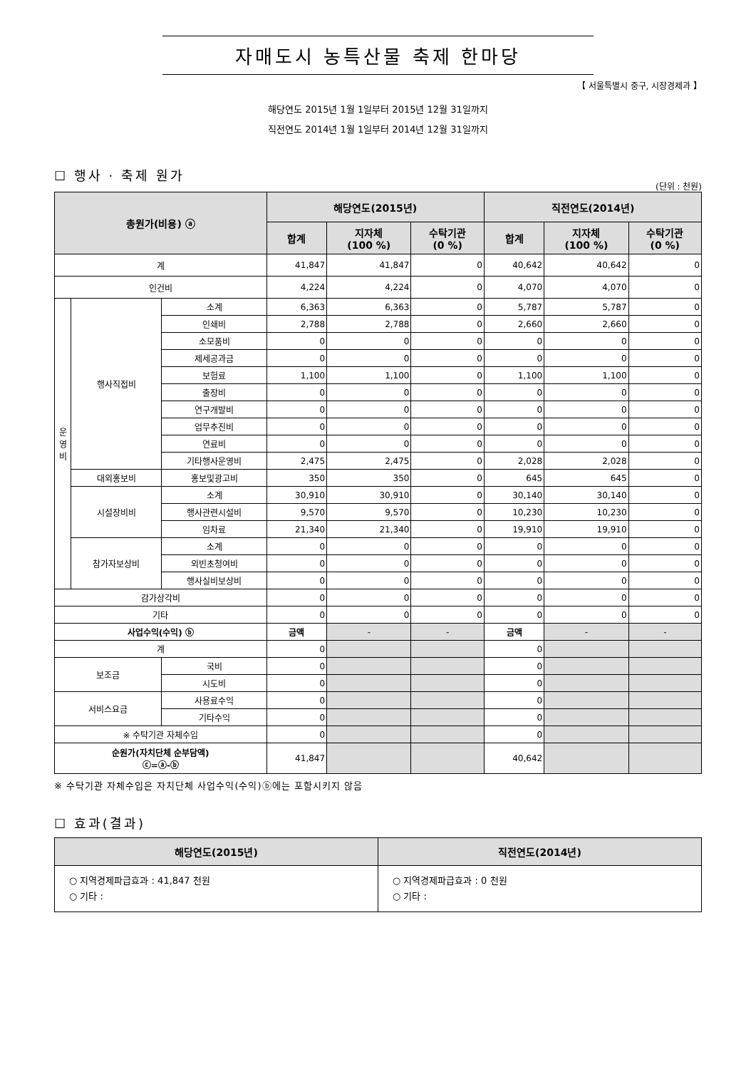자매도시 농특산물 축제 한마당
【 서울특별시 중구, 시장경제과 】
해당연도 2015년 1월 1일부터 2015년 12월 31일까지
직전연도 2014년 1월 1일부터 2014년 12월 31일까지
☐ 행사 · 축제 원가
(단위 : 천원)
| 총원가(비용) ⓐ | | | 해당연도(2015년) | | | 직전연도(2014년) | | |
| --- | --- | --- | --- | --- | --- | --- | --- | --- |
| | | | 합계 | 지자체 (100 %) | 수탁기관 (0 %) | 합계 | 지자체 (100 %) | 수탁기관 (0 %) |
| 계 | | | 41,847 | 41,847 | 0 | 40,642 | 40,642 | 0 |
| 인건비 | | | 4,224 | 4,224 | 0 | 4,070 | 4,070 | 0 |
| 운 영 비 | 행사직접비 | 소계 | 6,363 | 6,363 | 0 | 5,787 | 5,787 | 0 |
| | | 인쇄비 | 2,788 | 2,788 | 0 | 2,660 | 2,660 | 0 |
| | | 소모품비 | 0 | 0 | 0 | 0 | 0 | 0 |
| | | 제세공과금 | 0 | 0 | 0 | 0 | 0 | 0 |
| | | 보험료 | 1,100 | 1,100 | 0 | 1,100 | 1,100 | 0 |
| | | 출장비 | 0 | 0 | 0 | 0 | 0 | 0 |
| | | 연구개발비 | 0 | 0 | 0 | 0 | 0 | 0 |
| | | 업무추진비 | 0 | 0 | 0 | 0 | 0 | 0 |
| | | 연료비 | 0 | 0 | 0 | 0 | 0 | 0 |
| | | 기타행사운영비 | 2,475 | 2,475 | 0 | 2,028 | 2,028 | 0 |
| | 대외홍보비 | 홍보및광고비 | 350 | 350 | 0 | 645 | 645 | 0 |
| | 시설장비비 | 소계 | 30,910 | 30,910 | 0 | 30,140 | 30,140 | 0 |
| | | 행사관련시설비 | 9,570 | 9,570 | 0 | 10,230 | 10,230 | 0 |
| | | 임차료 | 21,340 | 21,340 | 0 | 19,910 | 19,910 | 0 |
| | 참가자보상비 | 소계 | 0 | 0 | 0 | 0 | 0 | 0 |
| | | 외빈초청여비 | 0 | 0 | 0 | 0 | 0 | 0 |
| | | 행사실비보상비 | 0 | 0 | 0 | 0 | 0 | 0 |
| 감가상각비 | | | 0 | 0 | 0 | 0 | 0 | 0 |
| 기타 | | | 0 | 0 | 0 | 0 | 0 | 0 |
| 사업수익(수익) ⓑ | | | 금액 | - | - | 금액 | - | - |
| 계 | | | 0 | | | 0 | | |
| 보조금 | | 국비 | 0 | | | 0 | | |
| | | 시도비 | 0 | | | 0 | | |
| 서비스요금 | | 사용료수익 | 0 | | | 0 | | |
| | | 기타수익 | 0 | | | 0 | | |
| ※ 수탁기관 자체수입 | | | 0 | | | 0 | | |
| 순원가(자치단체 순부담액) ⓒ=ⓐ-ⓑ | | | 41,847 | | | 40,642 | | |
※ 수탁기관 자체수입은 자치단체 사업수익(수익)ⓑ에는 포함시키지 않음
☐ 효과(결과)
| 해당연도(2015년) | 직전연도(2014년) |
| --- | --- |
| ○ 지역경제파급효과 : 41,847 천원 ○ 기타 : | ○ 지역경제파급효과 : 0 천원 ○ 기타 : |